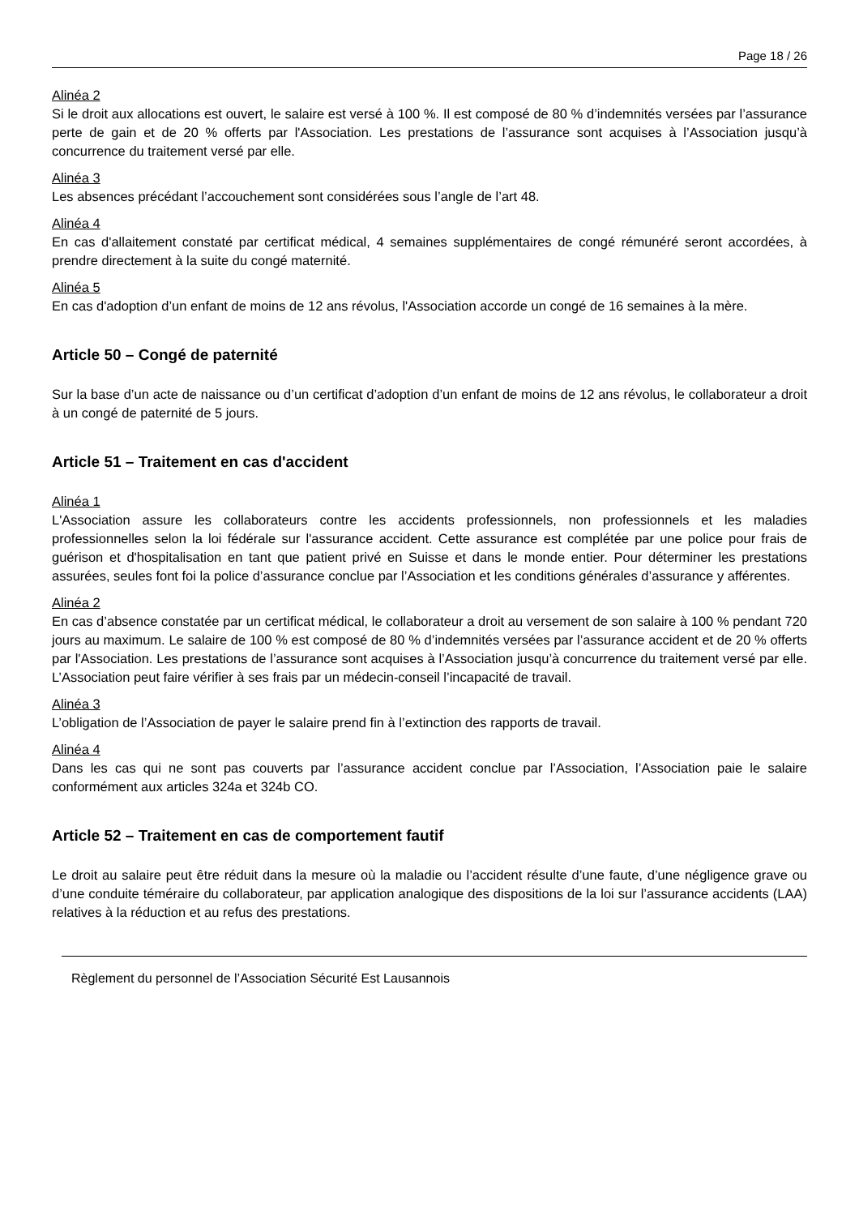Page 18 / 26
Alinéa 2
Si le droit aux allocations est ouvert, le salaire est versé à 100 %. Il est composé de 80 % d’indemnités versées par l’assurance perte de gain et de 20 % offerts par l'Association. Les prestations de l’assurance sont acquises à l’Association jusqu’à concurrence du traitement versé par elle.
Alinéa 3
Les absences précédant l’accouchement sont considérées sous l’angle de l’art 48.
Alinéa 4
En cas d'allaitement constaté par certificat médical, 4 semaines supplémentaires de congé rémunéré seront accordées, à prendre directement à la suite du congé maternité.
Alinéa 5
En cas d'adoption d’un enfant de moins de 12 ans révolus, l'Association accorde un congé de 16 semaines à la mère.
Article 50 – Congé de paternité
Sur la base d’un acte de naissance ou d’un certificat d’adoption d’un enfant de moins de 12 ans révolus, le collaborateur a droit à un congé de paternité de 5 jours.
Article 51 – Traitement en cas d'accident
Alinéa 1
L'Association assure les collaborateurs contre les accidents professionnels, non professionnels et les maladies professionnelles selon la loi fédérale sur l'assurance accident. Cette assurance est complétée par une police pour frais de guérison et d'hospitalisation en tant que patient privé en Suisse et dans le monde entier. Pour déterminer les prestations assurées, seules font foi la police d’assurance conclue par l’Association et les conditions générales d’assurance y afférentes.
Alinéa 2
En cas d’absence constatée par un certificat médical, le collaborateur a droit au versement de son salaire à 100 % pendant 720 jours au maximum. Le salaire de 100 % est composé de 80 % d’indemnités versées par l’assurance accident et de 20 % offerts par l'Association. Les prestations de l’assurance sont acquises à l’Association jusqu’à concurrence du traitement versé par elle. L’Association peut faire vérifier à ses frais par un médecin-conseil l’incapacité de travail.
Alinéa 3
L’obligation de l’Association de payer le salaire prend fin à l’extinction des rapports de travail.
Alinéa 4
Dans les cas qui ne sont pas couverts par l’assurance accident conclue par l’Association, l’Association paie le salaire conformément aux articles 324a et 324b CO.
Article 52 – Traitement en cas de comportement fautif
Le droit au salaire peut être réduit dans la mesure où la maladie ou l’accident résulte d’une faute, d’une négligence grave ou d’une conduite téméraire du collaborateur, par application analogique des dispositions de la loi sur l’assurance accidents (LAA) relatives à la réduction et au refus des prestations.
Règlement du personnel de l’Association Sécurité Est Lausannois